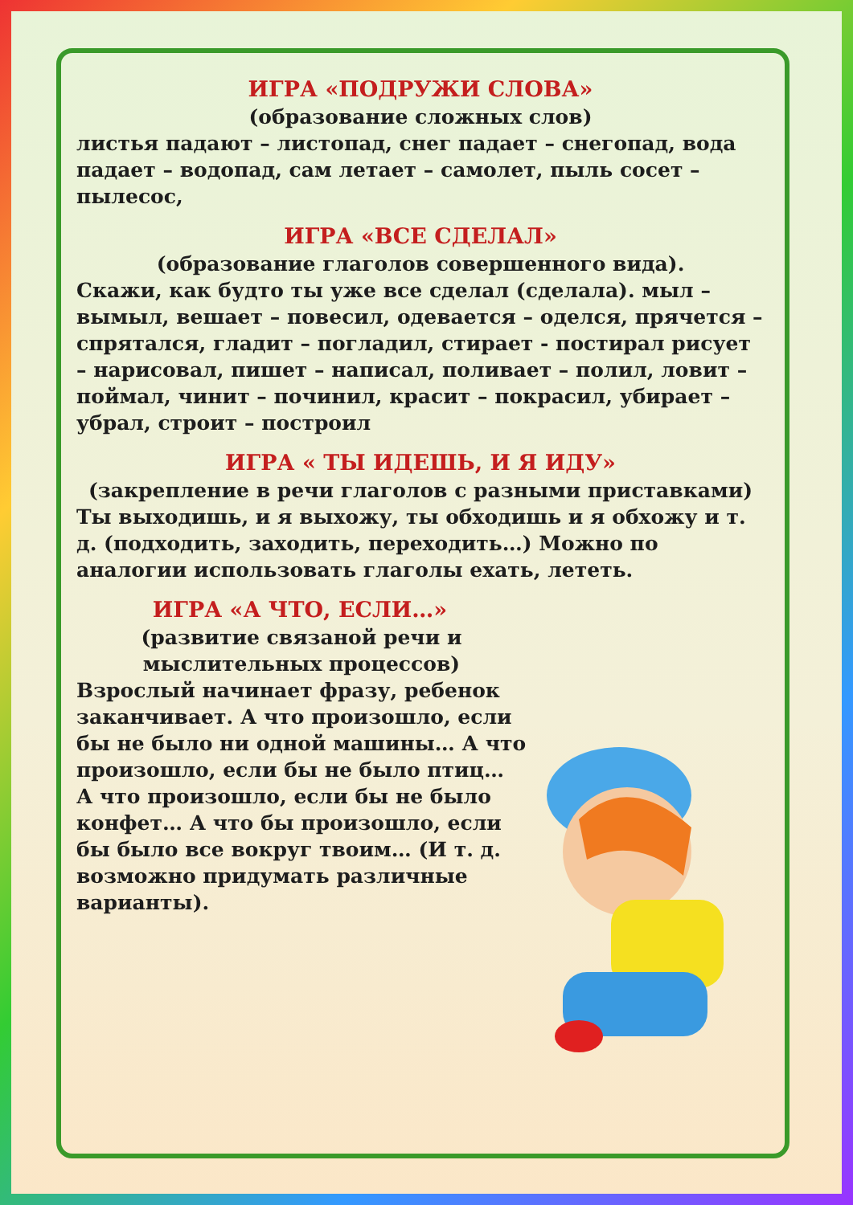ИГРА «ПОДРУЖИ СЛОВА»
(образование сложных слов)
листья падают – листопад, снег падает – снегопад, вода падает – водопад, сам летает – самолет, пыль сосет – пылесос,
ИГРА «ВСЕ СДЕЛАЛ»
(образование глаголов совершенного вида).
Скажи, как будто ты уже все сделал (сделала). мыл – вымыл, вешает – повесил, одевается – оделся, прячется – спрятался, гладит – погладил, стирает - постирал рисует – нарисовал, пишет – написал, поливает – полил, ловит – поймал, чинит – починил, красит – покрасил, убирает – убрал, строит – построил
ИГРА « ТЫ ИДЕШЬ, И Я ИДУ»
(закрепление в речи глаголов с разными приставками)
Ты выходишь, и я выхожу, ты обходишь и я обхожу и т. д. (подходить, заходить, переходить…) Можно по аналогии использовать глаголы ехать, лететь.
ИГРА «А ЧТО, ЕСЛИ…»
(развитие связаной речи и мыслительных процессов)
Взрослый начинает фразу, ребенок заканчивает. А что произошло, если бы не было ни одной машины… А что произошло, если бы не было птиц… А что произошло, если бы не было конфет… А что бы произошло, если бы было все вокруг твоим… (И т. д. возможно придумать различные варианты).